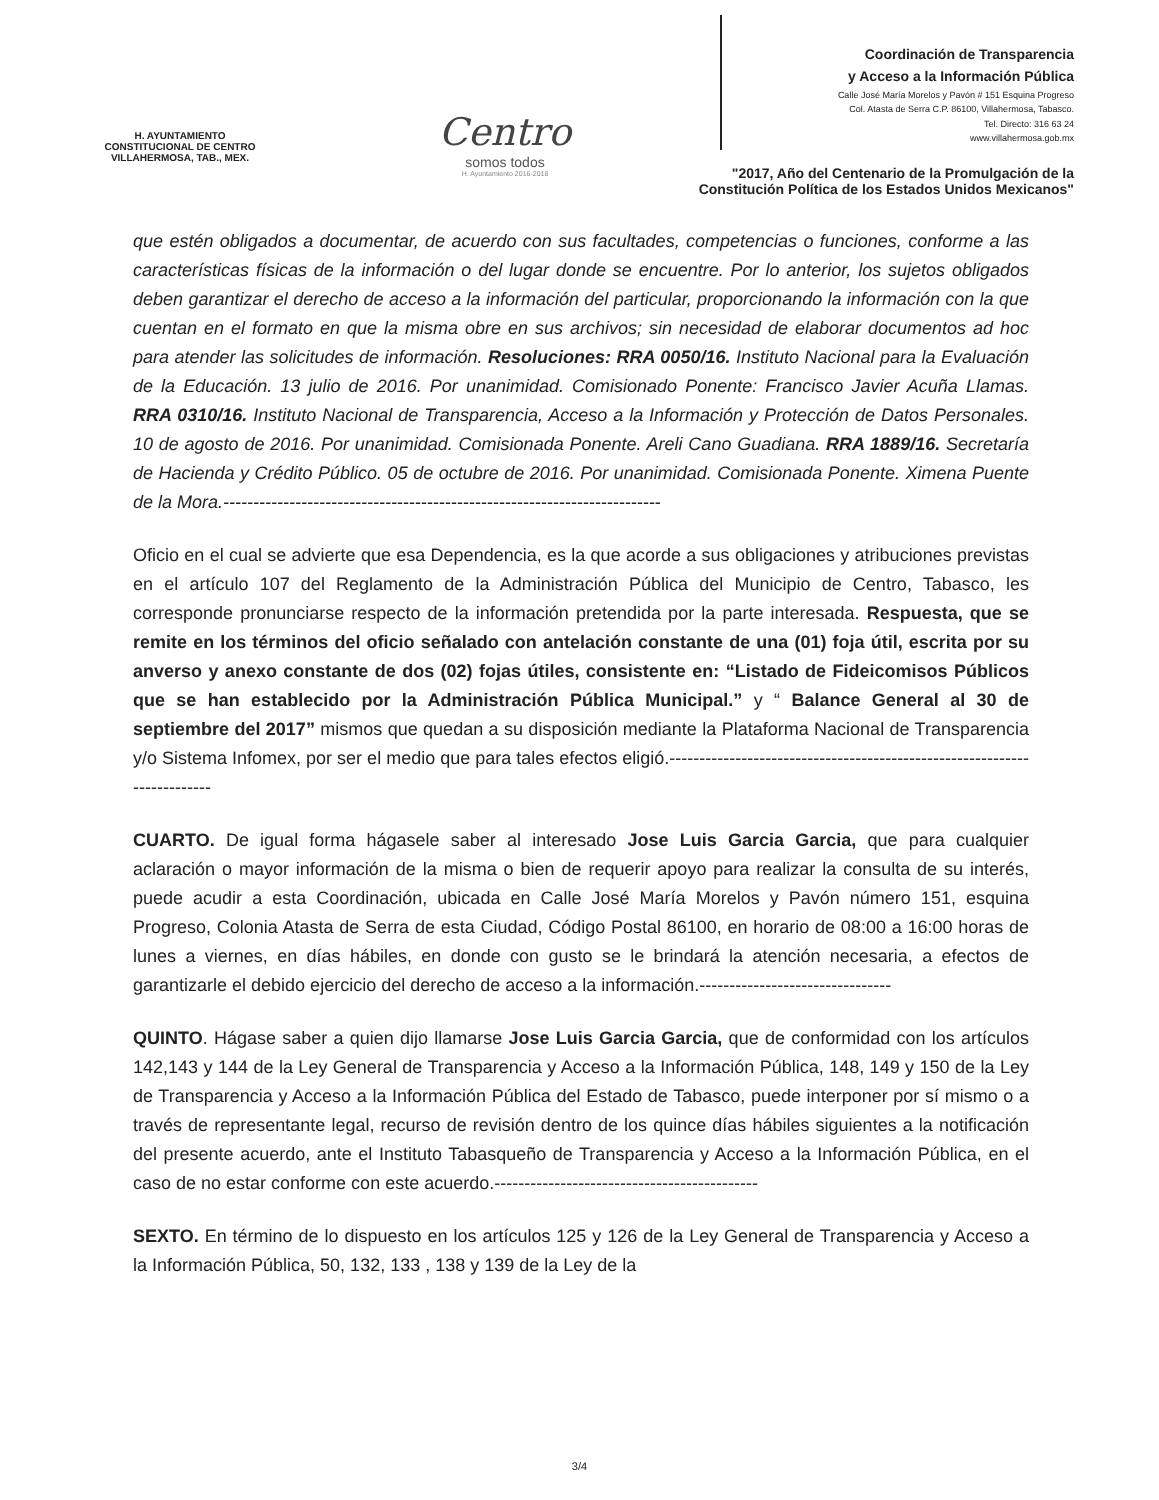H. AYUNTAMIENTO
CONSTITUCIONAL DE CENTRO
VILLAHERMOSA, TAB., MEX.
Centro
somos todos
H. Ayuntamiento 2016-2018
Coordinación de Transparencia
y Acceso a la Información Pública
Calle José María Morelos y Pavón # 151 Esquina Progreso
Col. Atasta de Serra C.P. 86100, Villahermosa, Tabasco.
Tel. Directo: 316 63 24
www.villahermosa.gob.mx
"2017, Año del Centenario de la Promulgación de la
Constitución Política de los Estados Unidos Mexicanos"
que estén obligados a documentar, de acuerdo con sus facultades, competencias o funciones, conforme a las características físicas de la información o del lugar donde se encuentre. Por lo anterior, los sujetos obligados deben garantizar el derecho de acceso a la información del particular, proporcionando la información con la que cuentan en el formato en que la misma obre en sus archivos; sin necesidad de elaborar documentos ad hoc para atender las solicitudes de información. Resoluciones: RRA 0050/16. Instituto Nacional para la Evaluación de la Educación. 13 julio de 2016. Por unanimidad. Comisionado Ponente: Francisco Javier Acuña Llamas. RRA 0310/16. Instituto Nacional de Transparencia, Acceso a la Información y Protección de Datos Personales. 10 de agosto de 2016. Por unanimidad. Comisionada Ponente. Areli Cano Guadiana. RRA 1889/16. Secretaría de Hacienda y Crédito Público. 05 de octubre de 2016. Por unanimidad. Comisionada Ponente. Ximena Puente de la Mora.-------------------------------------------------------------------------
Oficio en el cual se advierte que esa Dependencia, es la que acorde a sus obligaciones y atribuciones previstas en el artículo 107 del Reglamento de la Administración Pública del Municipio de Centro, Tabasco, les corresponde pronunciarse respecto de la información pretendida por la parte interesada. Respuesta, que se remite en los términos del oficio señalado con antelación constante de una (01) foja útil, escrita por su anverso y anexo constante de dos (02) fojas útiles, consistente en: “Listado de Fideicomisos Públicos que se han establecido por la Administración Pública Municipal.” y “ Balance General al 30 de septiembre del 2017” mismos que quedan a su disposición mediante la Plataforma Nacional de Transparencia y/o Sistema Infomex, por ser el medio que para tales efectos eligió.-------------------------------------------------------------------------
CUARTO. De igual forma hágasele saber al interesado Jose Luis Garcia Garcia, que para cualquier aclaración o mayor información de la misma o bien de requerir apoyo para realizar la consulta de su interés, puede acudir a esta Coordinación, ubicada en Calle José María Morelos y Pavón número 151, esquina Progreso, Colonia Atasta de Serra de esta Ciudad, Código Postal 86100, en horario de 08:00 a 16:00 horas de lunes a viernes, en días hábiles, en donde con gusto se le brindará la atención necesaria, a efectos de garantizarle el debido ejercicio del derecho de acceso a la información.--------------------------------
QUINTO. Hágase saber a quien dijo llamarse Jose Luis Garcia Garcia, que de conformidad con los artículos 142,143 y 144 de la Ley General de Transparencia y Acceso a la Información Pública, 148, 149 y 150 de la Ley de Transparencia y Acceso a la Información Pública del Estado de Tabasco, puede interponer por sí mismo o a través de representante legal, recurso de revisión dentro de los quince días hábiles siguientes a la notificación del presente acuerdo, ante el Instituto Tabasqueño de Transparencia y Acceso a la Información Pública, en el caso de no estar conforme con este acuerdo.--------------------------------------------
SEXTO. En término de lo dispuesto en los artículos 125 y 126 de la Ley General de Transparencia y Acceso a la Información Pública, 50, 132, 133 , 138 y 139 de la Ley de la
3/4